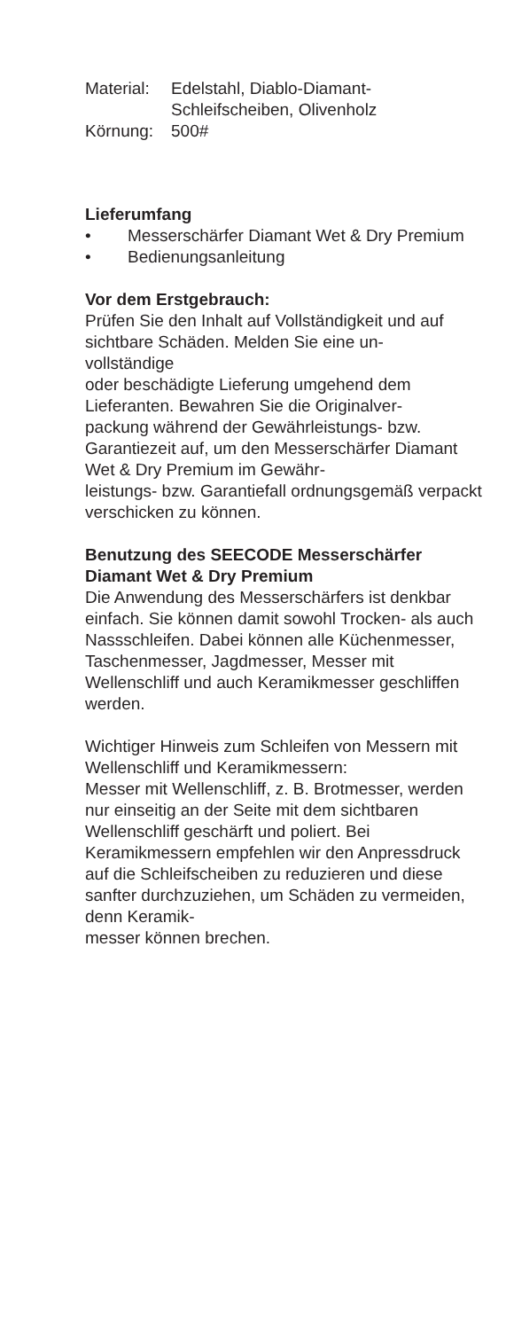Material: Edelstahl, Diablo-Diamant-
Schleifscheiben, Olivenholz
Körnung: 500#
Lieferumfang
• Messerschärfer Diamant Wet & Dry Premium
• Bedienungsanleitung
Vor dem Erstgebrauch:
Prüfen Sie den Inhalt auf Vollständigkeit und auf sichtbare Schäden. Melden Sie eine un-
vollständige
oder beschädigte Lieferung umgehend dem Lieferanten. Bewahren Sie die Originalver-
packung während der Gewährleistungs- bzw. Garantiezeit auf, um den Messerschärfer Diamant Wet & Dry Premium im Gewähr-
leistungs- bzw. Garantiefall ordnungsgemäß verpackt verschicken zu können.
Benutzung des SEECODE Messerschärfer Diamant Wet & Dry Premium
Die Anwendung des Messerschärfers ist denkbar einfach. Sie können damit sowohl Trocken- als auch Nassschleifen. Dabei können alle Küchenmesser, Taschenmesser, Jagdmesser, Messer mit Wellenschliff und auch Keramikmesser geschliffen werden.
Wichtiger Hinweis zum Schleifen von Messern mit Wellenschliff und Keramikmessern:
Messer mit Wellenschliff, z. B. Brotmesser, werden nur einseitig an der Seite mit dem sichtbaren Wellenschliff geschärft und poliert. Bei Keramikmessern empfehlen wir den Anpressdruck auf die Schleifscheiben zu reduzieren und diese sanfter durchzuziehen, um Schäden zu vermeiden, denn Keramik-
messer können brechen.